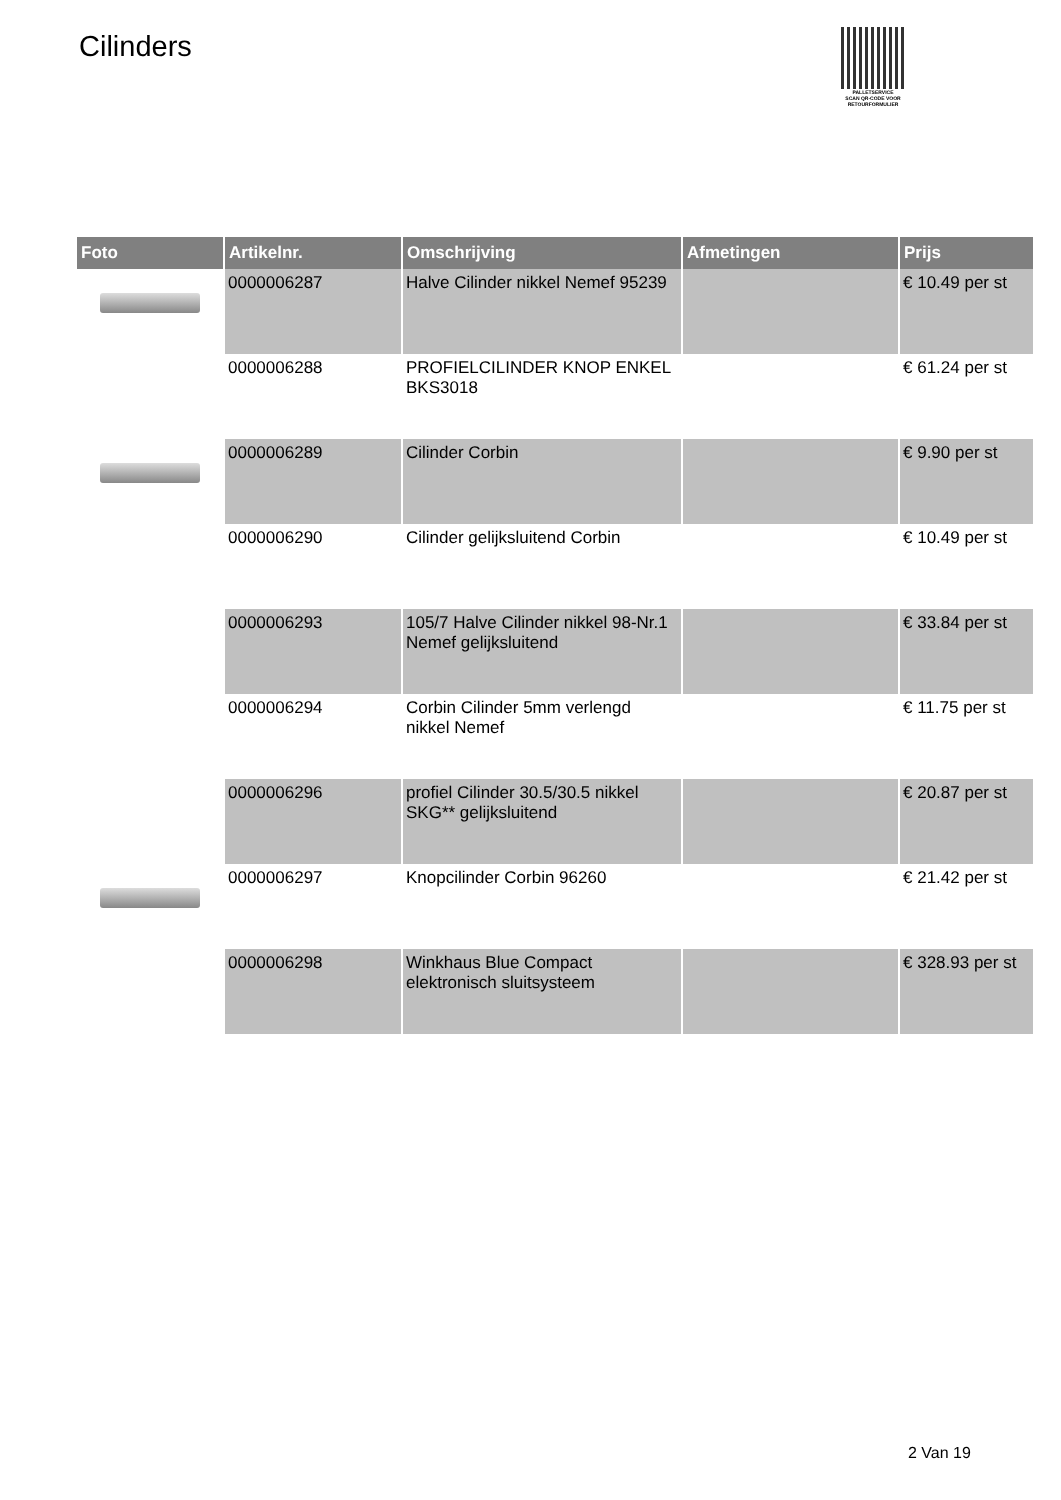Cilinders
PALLETSERVICE
SCAN QR-CODE VOOR RETOURFORMULIER
| Foto | Artikelnr. | Omschrijving | Afmetingen | Prijs |
| --- | --- | --- | --- | --- |
| | 0000006287 | Halve Cilinder nikkel Nemef 95239 | | € 10.49 per st |
| | 0000006288 | PROFIELCILINDER KNOP ENKEL BKS3018 | | € 61.24 per st |
| | 0000006289 | Cilinder Corbin | | € 9.90 per st |
| | 0000006290 | Cilinder gelijksluitend Corbin | | € 10.49 per st |
| | 0000006293 | 105/7 Halve Cilinder nikkel 98-Nr.1 Nemef gelijksluitend | | € 33.84 per st |
| | 0000006294 | Corbin Cilinder 5mm verlengd nikkel Nemef | | € 11.75 per st |
| | 0000006296 | profiel Cilinder 30.5/30.5 nikkel SKG** gelijksluitend | | € 20.87 per st |
| | 0000006297 | Knopcilinder Corbin 96260 | | € 21.42 per st |
| | 0000006298 | Winkhaus Blue Compact elektronisch sluitsysteem | | € 328.93 per st |
2 Van 19